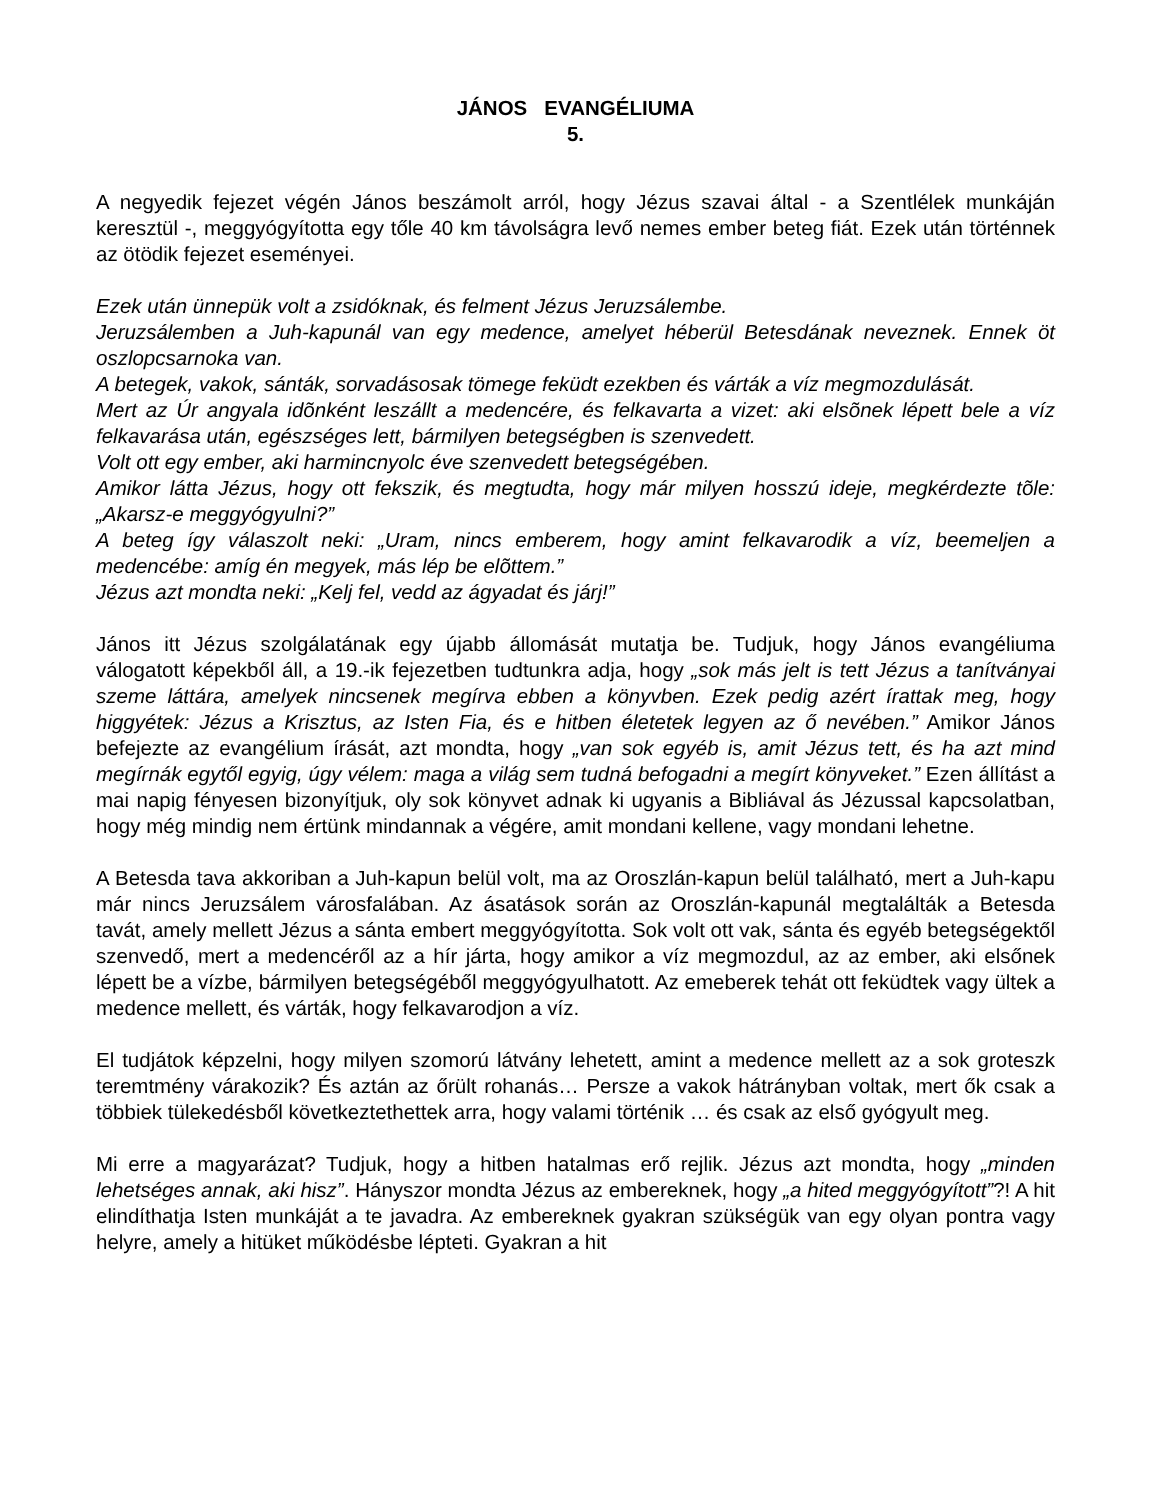JÁNOS EVANGÉLIUMA
5.
A negyedik fejezet végén János beszámolt arról, hogy Jézus szavai által - a Szentlélek munkáján keresztül -, meggyógyította egy tőle 40 km távolságra levő nemes ember beteg fiát. Ezek után történnek az ötödik fejezet eseményei.
Ezek után ünnepük volt a zsidóknak, és felment Jézus Jeruzsálembe.
Jeruzsálemben a Juh-kapunál van egy medence, amelyet héberül Betesdának neveznek. Ennek öt oszlopcsarnoka van.
A betegek, vakok, sánták, sorvadásosak tömege feküdt ezekben és várták a víz megmozdulását.
Mert az Úr angyala idõnként leszállt a medencére, és felkavarta a vizet: aki elsõnek lépett bele a víz felkavarása után, egészséges lett, bármilyen betegségben is szenvedett.
Volt ott egy ember, aki harmincnyolc éve szenvedett betegségében.
Amikor látta Jézus, hogy ott fekszik, és megtudta, hogy már milyen hosszú ideje, megkérdezte tõle: „Akarsz-e meggyógyulni?”
A beteg így válaszolt neki: „Uram, nincs emberem, hogy amint felkavarodik a víz, beemeljen a medencébe: amíg én megyek, más lép be elõttem.”
Jézus azt mondta neki: „Kelj fel, vedd az ágyadat és járj!”
János itt Jézus szolgálatának egy újabb állomását mutatja be. Tudjuk, hogy János evangéliuma válogatott képekből áll, a 19.-ik fejezetben tudtunkra adja, hogy „sok más jelt is tett Jézus a tanítványai szeme láttára, amelyek nincsenek megírva ebben a könyvben. Ezek pedig azért írattak meg, hogy higgyétek: Jézus a Krisztus, az Isten Fia, és e hitben életetek legyen az ő nevében.” Amikor János befejezte az evangélium írását, azt mondta, hogy „van sok egyéb is, amit Jézus tett, és ha azt mind megírnák egytől egyig, úgy vélem: maga a világ sem tudná befogadni a megírt könyveket.” Ezen állítást a mai napig fényesen bizonyítjuk, oly sok könyvet adnak ki ugyanis a Bibliával ás Jézussal kapcsolatban, hogy még mindig nem értünk mindannak a végére, amit mondani kellene, vagy mondani lehetne.
A Betesda tava akkoriban a Juh-kapun belül volt, ma az Oroszlán-kapun belül található, mert a Juh-kapu már nincs Jeruzsálem városfalában. Az ásatások során az Oroszlán-kapunál megtalálták a Betesda tavát, amely mellett Jézus a sánta embert meggyógyította. Sok volt ott vak, sánta és egyéb betegségektől szenvedő, mert a medencéről az a hír járta, hogy amikor a víz megmozdul, az az ember, aki elsőnek lépett be a vízbe, bármilyen betegségéből meggyógyulhatott. Az emeberek tehát ott feküdtek vagy ültek a medence mellett, és várták, hogy felkavarodjon a víz.
El tudjátok képzelni, hogy milyen szomorú látvány lehetett, amint a medence mellett az a sok groteszk teremtmény várakozik? És aztán az őrült rohanás… Persze a vakok hátrányban voltak, mert ők csak a többiek tülekedésből következtethettek arra, hogy valami történik … és csak az első gyógyult meg.
Mi erre a magyarázat? Tudjuk, hogy a hitben hatalmas erő rejlik. Jézus azt mondta, hogy „minden lehetséges annak, aki hisz”. Hányszor mondta Jézus az embereknek, hogy „a hited meggyógyított”?! A hit elindíthatja Isten munkáját a te javadra. Az embereknek gyakran szükségük van egy olyan pontra vagy helyre, amely a hitüket működésbe lépteti. Gyakran a hit